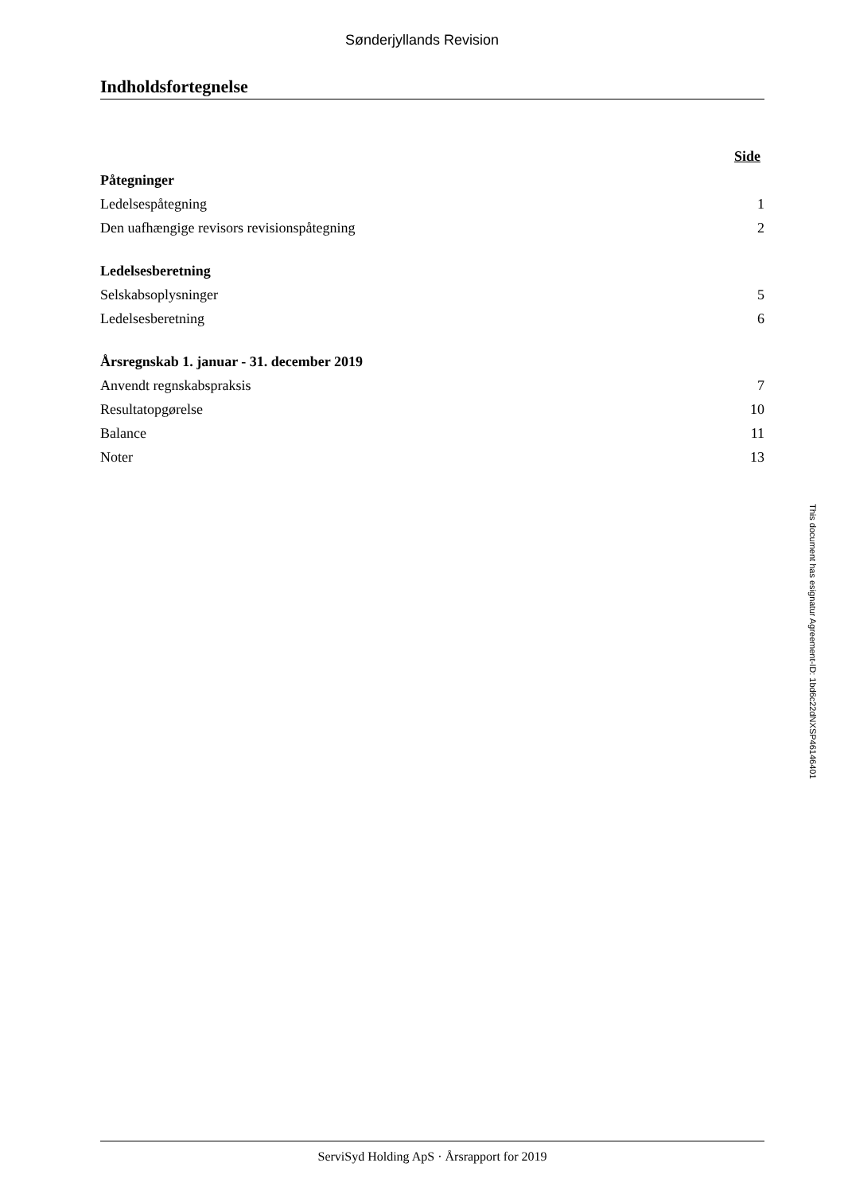Sønderjyllands Revision
Indholdsfortegnelse
| | Side |
| --- | --- |
| Påtegninger | |
| Ledelsespåtegning | 1 |
| Den uafhængige revisors revisionspåtegning | 2 |
| Ledelsesberetning | |
| Selskabsoplysninger | 5 |
| Ledelsesberetning | 6 |
| Årsregnskab 1. januar - 31. december 2019 | |
| Anvendt regnskabspraksis | 7 |
| Resultatopgørelse | 10 |
| Balance | 11 |
| Noter | 13 |
This document has esignatur Agreement-ID: 1bd6c22dNXSP46146401
ServiSyd Holding ApS · Årsrapport for 2019